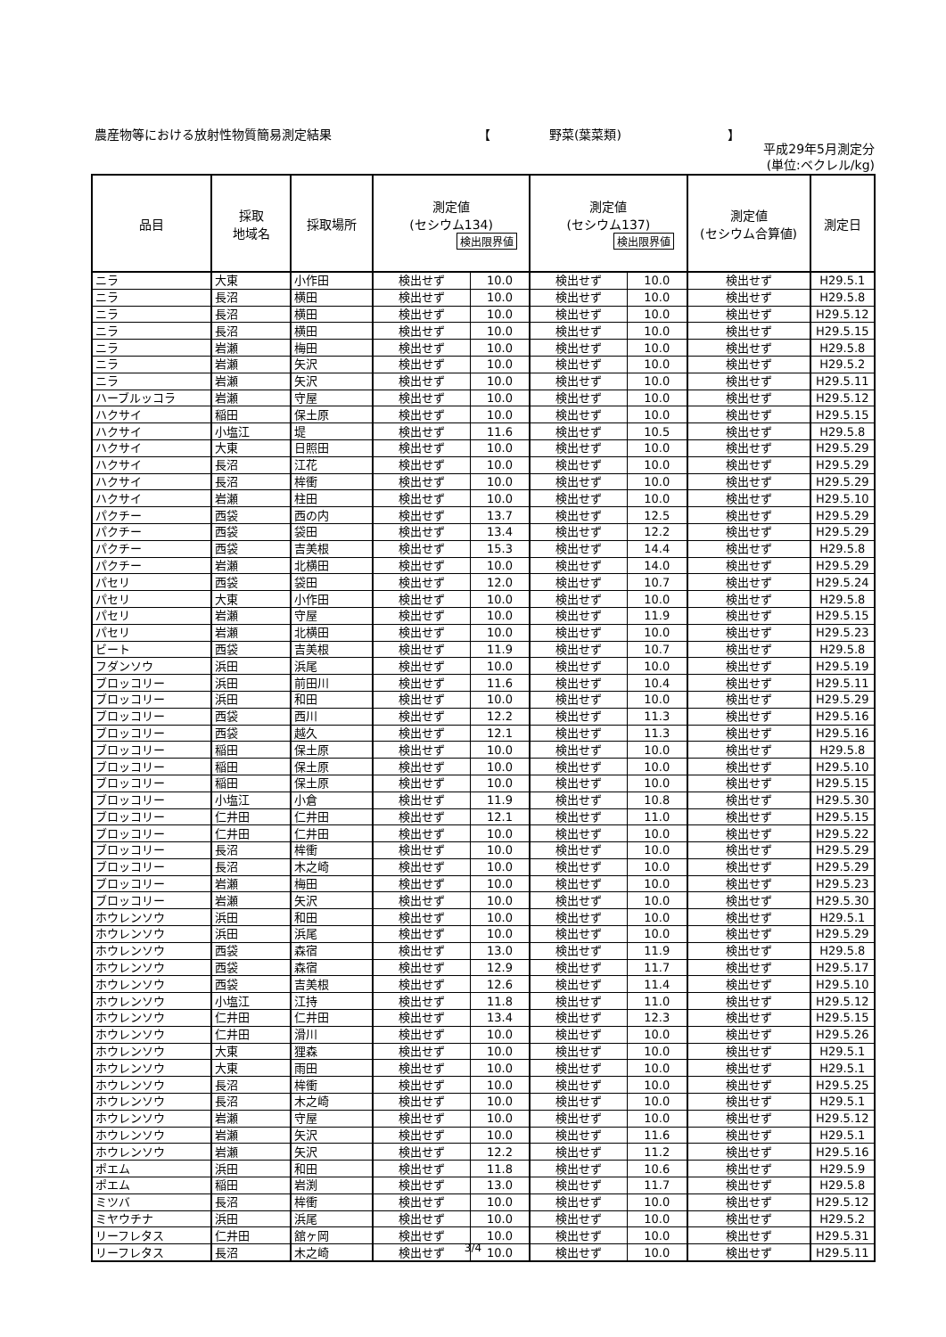農産物等における放射性物質簡易測定結果 【 野菜(葉菜類) 】
平成29年5月測定分
(単位:ベクレル/kg)
| 品目 | 採取 地域名 | 採取場所 | 測定値 (セシウム134) 検出限界値 | | 測定値 (セシウム137) 検出限界値 | | 測定値 (セシウム合算値) | 測定日 |
| --- | --- | --- | --- | --- | --- | --- | --- | --- |
| ニラ | 大東 | 小作田 | 検出せず | 10.0 | 検出せず | 10.0 | 検出せず | H29.5.1 |
| ニラ | 長沼 | 横田 | 検出せず | 10.0 | 検出せず | 10.0 | 検出せず | H29.5.8 |
| ニラ | 長沼 | 横田 | 検出せず | 10.0 | 検出せず | 10.0 | 検出せず | H29.5.12 |
| ニラ | 長沼 | 横田 | 検出せず | 10.0 | 検出せず | 10.0 | 検出せず | H29.5.15 |
| ニラ | 岩瀬 | 梅田 | 検出せず | 10.0 | 検出せず | 10.0 | 検出せず | H29.5.8 |
| ニラ | 岩瀬 | 矢沢 | 検出せず | 10.0 | 検出せず | 10.0 | 検出せず | H29.5.2 |
| ニラ | 岩瀬 | 矢沢 | 検出せず | 10.0 | 検出せず | 10.0 | 検出せず | H29.5.11 |
| ハーブルッコラ | 岩瀬 | 守屋 | 検出せず | 10.0 | 検出せず | 10.0 | 検出せず | H29.5.12 |
| ハクサイ | 稲田 | 保土原 | 検出せず | 10.0 | 検出せず | 10.0 | 検出せず | H29.5.15 |
| ハクサイ | 小塩江 | 堤 | 検出せず | 11.6 | 検出せず | 10.5 | 検出せず | H29.5.8 |
| ハクサイ | 大東 | 日照田 | 検出せず | 10.0 | 検出せず | 10.0 | 検出せず | H29.5.29 |
| ハクサイ | 長沼 | 江花 | 検出せず | 10.0 | 検出せず | 10.0 | 検出せず | H29.5.29 |
| ハクサイ | 長沼 | 桙衝 | 検出せず | 10.0 | 検出せず | 10.0 | 検出せず | H29.5.29 |
| ハクサイ | 岩瀬 | 柱田 | 検出せず | 10.0 | 検出せず | 10.0 | 検出せず | H29.5.10 |
| パクチー | 西袋 | 西の内 | 検出せず | 13.7 | 検出せず | 12.5 | 検出せず | H29.5.29 |
| パクチー | 西袋 | 袋田 | 検出せず | 13.4 | 検出せず | 12.2 | 検出せず | H29.5.29 |
| パクチー | 西袋 | 吉美根 | 検出せず | 15.3 | 検出せず | 14.4 | 検出せず | H29.5.8 |
| パクチー | 岩瀬 | 北横田 | 検出せず | 10.0 | 検出せず | 14.0 | 検出せず | H29.5.29 |
| パセリ | 西袋 | 袋田 | 検出せず | 12.0 | 検出せず | 10.7 | 検出せず | H29.5.24 |
| パセリ | 大東 | 小作田 | 検出せず | 10.0 | 検出せず | 10.0 | 検出せず | H29.5.8 |
| パセリ | 岩瀬 | 守屋 | 検出せず | 10.0 | 検出せず | 11.9 | 検出せず | H29.5.15 |
| パセリ | 岩瀬 | 北横田 | 検出せず | 10.0 | 検出せず | 10.0 | 検出せず | H29.5.23 |
| ビート | 西袋 | 吉美根 | 検出せず | 11.9 | 検出せず | 10.7 | 検出せず | H29.5.8 |
| フダンソウ | 浜田 | 浜尾 | 検出せず | 10.0 | 検出せず | 10.0 | 検出せず | H29.5.19 |
| ブロッコリー | 浜田 | 前田川 | 検出せず | 11.6 | 検出せず | 10.4 | 検出せず | H29.5.11 |
| ブロッコリー | 浜田 | 和田 | 検出せず | 10.0 | 検出せず | 10.0 | 検出せず | H29.5.29 |
| ブロッコリー | 西袋 | 西川 | 検出せず | 12.2 | 検出せず | 11.3 | 検出せず | H29.5.16 |
| ブロッコリー | 西袋 | 越久 | 検出せず | 12.1 | 検出せず | 11.3 | 検出せず | H29.5.16 |
| ブロッコリー | 稲田 | 保土原 | 検出せず | 10.0 | 検出せず | 10.0 | 検出せず | H29.5.8 |
| ブロッコリー | 稲田 | 保土原 | 検出せず | 10.0 | 検出せず | 10.0 | 検出せず | H29.5.10 |
| ブロッコリー | 稲田 | 保土原 | 検出せず | 10.0 | 検出せず | 10.0 | 検出せず | H29.5.15 |
| ブロッコリー | 小塩江 | 小倉 | 検出せず | 11.9 | 検出せず | 10.8 | 検出せず | H29.5.30 |
| ブロッコリー | 仁井田 | 仁井田 | 検出せず | 12.1 | 検出せず | 11.0 | 検出せず | H29.5.15 |
| ブロッコリー | 仁井田 | 仁井田 | 検出せず | 10.0 | 検出せず | 10.0 | 検出せず | H29.5.22 |
| ブロッコリー | 長沼 | 桙衝 | 検出せず | 10.0 | 検出せず | 10.0 | 検出せず | H29.5.29 |
| ブロッコリー | 長沼 | 木之崎 | 検出せず | 10.0 | 検出せず | 10.0 | 検出せず | H29.5.29 |
| ブロッコリー | 岩瀬 | 梅田 | 検出せず | 10.0 | 検出せず | 10.0 | 検出せず | H29.5.23 |
| ブロッコリー | 岩瀬 | 矢沢 | 検出せず | 10.0 | 検出せず | 10.0 | 検出せず | H29.5.30 |
| ホウレンソウ | 浜田 | 和田 | 検出せず | 10.0 | 検出せず | 10.0 | 検出せず | H29.5.1 |
| ホウレンソウ | 浜田 | 浜尾 | 検出せず | 10.0 | 検出せず | 10.0 | 検出せず | H29.5.29 |
| ホウレンソウ | 西袋 | 森宿 | 検出せず | 13.0 | 検出せず | 11.9 | 検出せず | H29.5.8 |
| ホウレンソウ | 西袋 | 森宿 | 検出せず | 12.9 | 検出せず | 11.7 | 検出せず | H29.5.17 |
| ホウレンソウ | 西袋 | 吉美根 | 検出せず | 12.6 | 検出せず | 11.4 | 検出せず | H29.5.10 |
| ホウレンソウ | 小塩江 | 江持 | 検出せず | 11.8 | 検出せず | 11.0 | 検出せず | H29.5.12 |
| ホウレンソウ | 仁井田 | 仁井田 | 検出せず | 13.4 | 検出せず | 12.3 | 検出せず | H29.5.15 |
| ホウレンソウ | 仁井田 | 滑川 | 検出せず | 10.0 | 検出せず | 10.0 | 検出せず | H29.5.26 |
| ホウレンソウ | 大東 | 狸森 | 検出せず | 10.0 | 検出せず | 10.0 | 検出せず | H29.5.1 |
| ホウレンソウ | 大東 | 雨田 | 検出せず | 10.0 | 検出せず | 10.0 | 検出せず | H29.5.1 |
| ホウレンソウ | 長沼 | 桙衝 | 検出せず | 10.0 | 検出せず | 10.0 | 検出せず | H29.5.25 |
| ホウレンソウ | 長沼 | 木之崎 | 検出せず | 10.0 | 検出せず | 10.0 | 検出せず | H29.5.1 |
| ホウレンソウ | 岩瀬 | 守屋 | 検出せず | 10.0 | 検出せず | 10.0 | 検出せず | H29.5.12 |
| ホウレンソウ | 岩瀬 | 矢沢 | 検出せず | 10.0 | 検出せず | 11.6 | 検出せず | H29.5.1 |
| ホウレンソウ | 岩瀬 | 矢沢 | 検出せず | 12.2 | 検出せず | 11.2 | 検出せず | H29.5.16 |
| ポエム | 浜田 | 和田 | 検出せず | 11.8 | 検出せず | 10.6 | 検出せず | H29.5.9 |
| ポエム | 稲田 | 岩渕 | 検出せず | 13.0 | 検出せず | 11.7 | 検出せず | H29.5.8 |
| ミツバ | 長沼 | 桙衝 | 検出せず | 10.0 | 検出せず | 10.0 | 検出せず | H29.5.12 |
| ミヤウチナ | 浜田 | 浜尾 | 検出せず | 10.0 | 検出せず | 10.0 | 検出せず | H29.5.2 |
| リーフレタス | 仁井田 | 舘ヶ岡 | 検出せず | 10.0 | 検出せず | 10.0 | 検出せず | H29.5.31 |
| リーフレタス | 長沼 | 木之崎 | 検出せず | 10.0 | 検出せず | 10.0 | 検出せず | H29.5.11 |
3/4